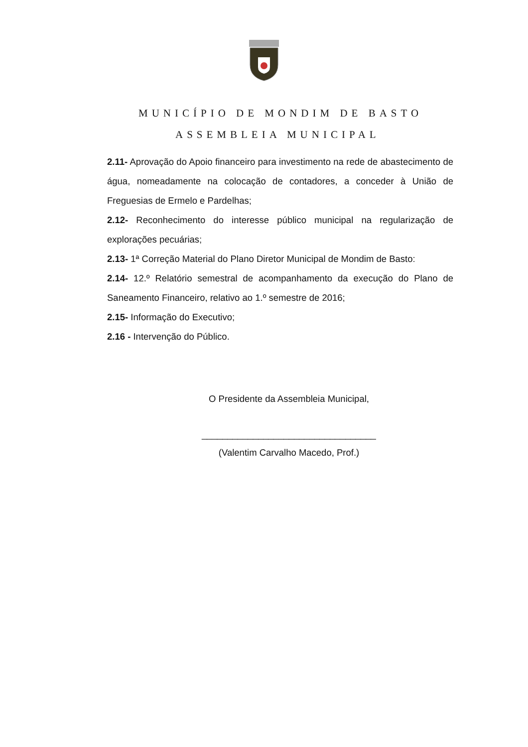MUNICÍPIO DE MONDIM DE BASTO
ASSEMBLEIA MUNICIPAL
2.11- Aprovação do Apoio financeiro para investimento na rede de abastecimento de água, nomeadamente na colocação de contadores, a conceder à União de Freguesias de Ermelo e Pardelhas;
2.12- Reconhecimento do interesse público municipal na regularização de explorações pecuárias;
2.13- 1ª Correção Material do Plano Diretor Municipal de Mondim de Basto:
2.14- 12.º Relatório semestral de acompanhamento da execução do Plano de Saneamento Financeiro, relativo ao 1.º semestre de 2016;
2.15- Informação do Executivo;
2.16 - Intervenção do Público.
O Presidente da Assembleia Municipal,
__________________________________
(Valentim Carvalho Macedo, Prof.)